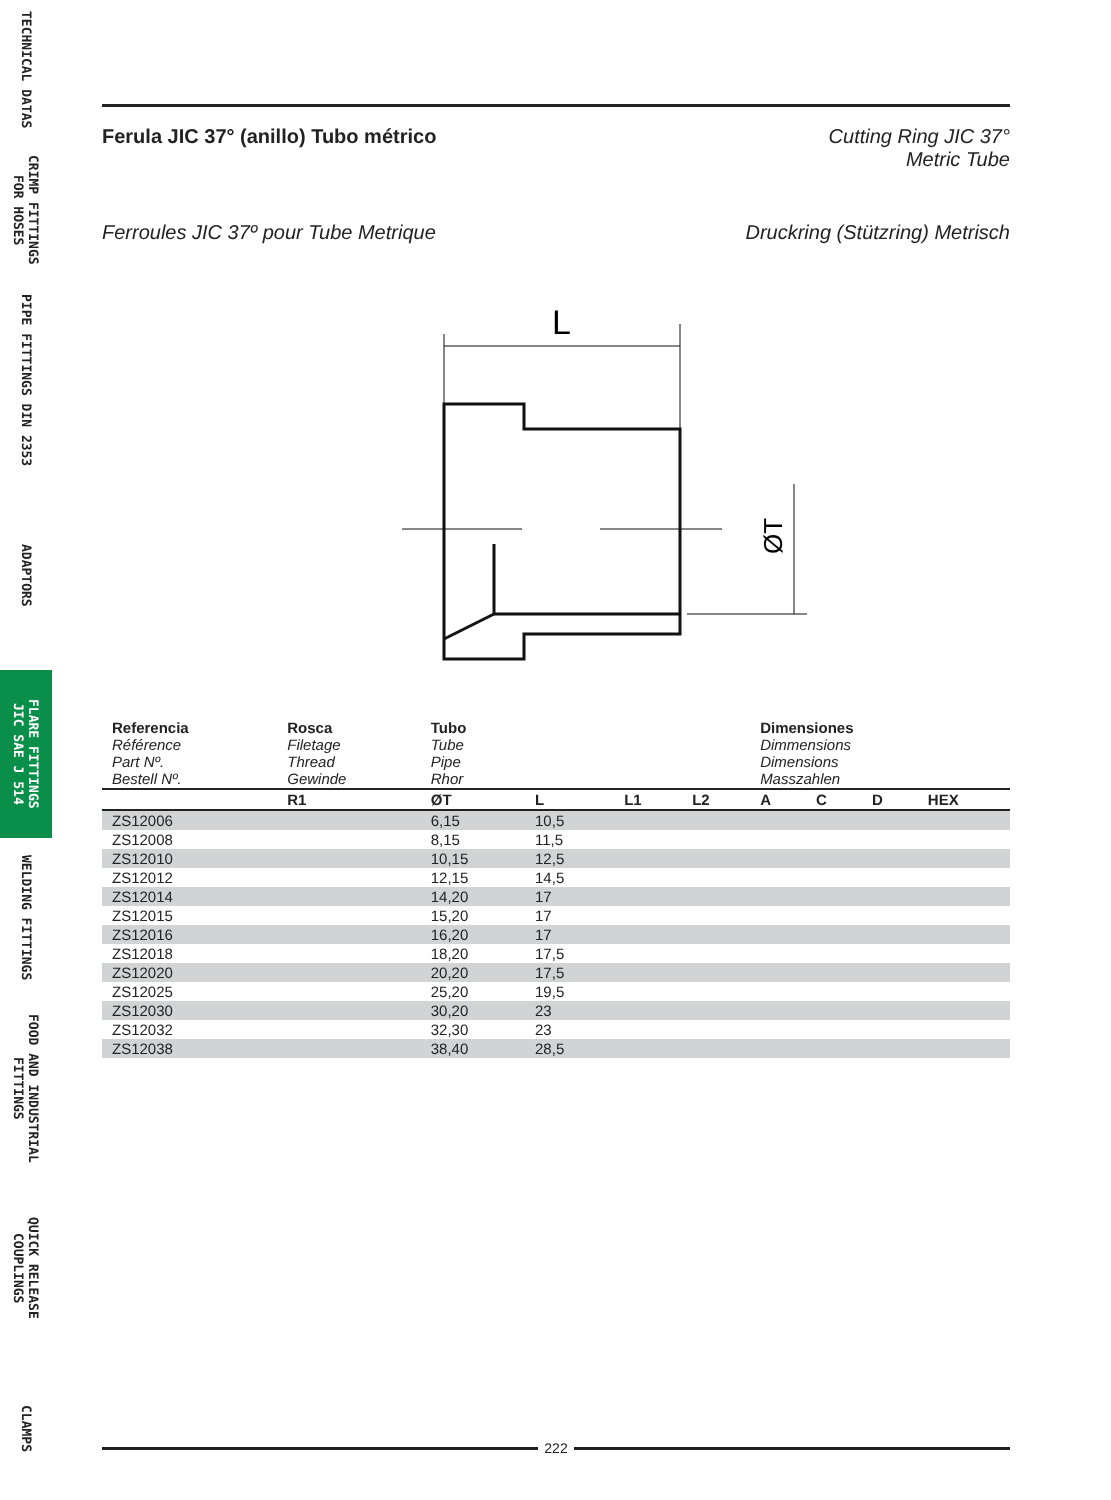TECHNICAL DATAS
CRIMP FITTINGS
FOR HOSES
PIPE FITTINGS DIN 2353
ADAPTORS
FLARE FITTINGS
JIC SAE J 514
WELDING FITTINGS
FOOD AND INDUSTRIAL
FITTINGS
QUICK RELEASE
COUPLINGS
CLAMPS
Ferula JIC 37° (anillo) Tubo métrico Cutting Ring JIC 37°
Metric Tube
Ferroules JIC 37º pour Tube Metrique Druckring (Stützring) Metrisch
L
ØT
| Referencia Référence Part Nº. Bestell Nº. | Rosca Filetage Thread Gewinde | Tubo Tube Pipe Rhor | | | | Dimensiones Dimmensions Dimensions Masszahlen | | | |
| | R1 | ØT | L | L1 | L2 | A | C | D | HEX |
| ZS12006 | | 6,15 | 10,5 | | | | | | |
| ZS12008 | | 8,15 | 11,5 | | | | | | |
| ZS12010 | | 10,15 | 12,5 | | | | | | |
| ZS12012 | | 12,15 | 14,5 | | | | | | |
| ZS12014 | | 14,20 | 17 | | | | | | |
| ZS12015 | | 15,20 | 17 | | | | | | |
| ZS12016 | | 16,20 | 17 | | | | | | |
| ZS12018 | | 18,20 | 17,5 | | | | | | |
| ZS12020 | | 20,20 | 17,5 | | | | | | |
| ZS12025 | | 25,20 | 19,5 | | | | | | |
| ZS12030 | | 30,20 | 23 | | | | | | |
| ZS12032 | | 32,30 | 23 | | | | | | |
| ZS12038 | | 38,40 | 28,5 | | | | | | |
222